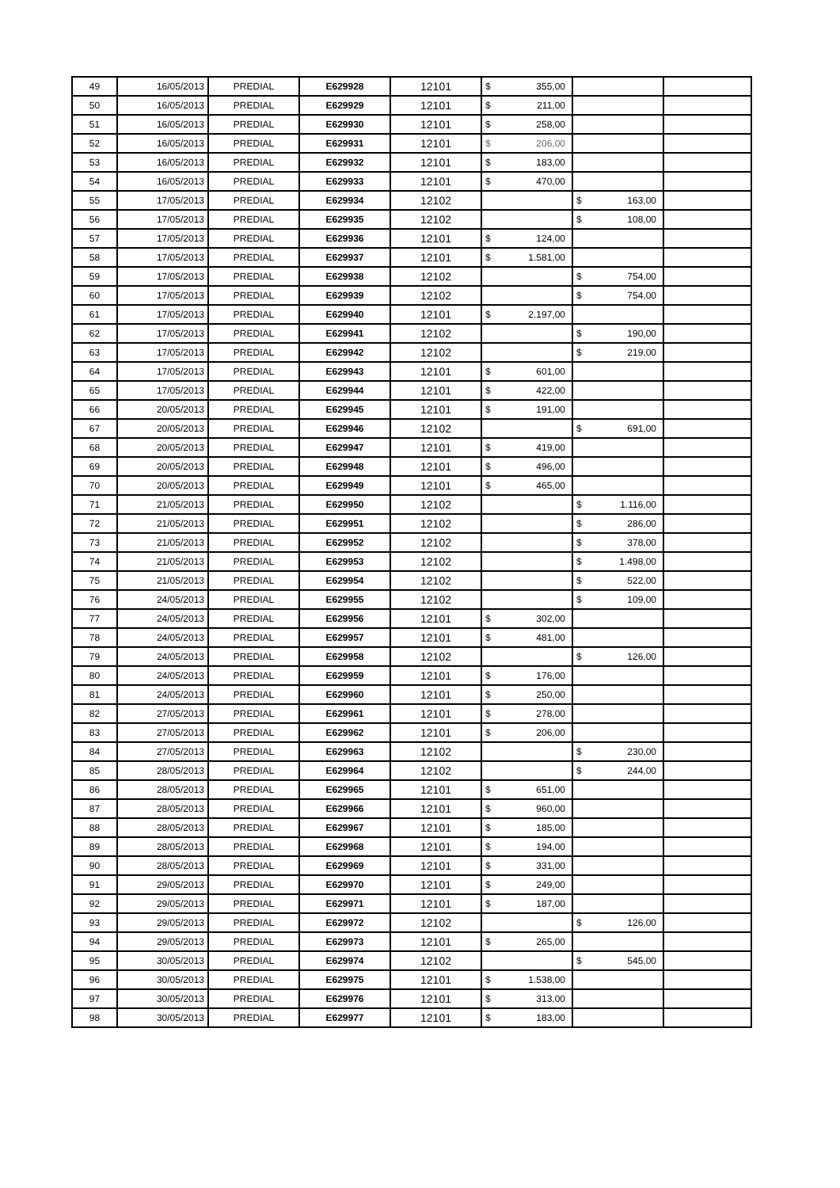| 49 | 16/05/2013 | PREDIAL | E629928 | 12101 | $ 355,00 | | |
| 50 | 16/05/2013 | PREDIAL | E629929 | 12101 | $ 211,00 | | |
| 51 | 16/05/2013 | PREDIAL | E629930 | 12101 | $ 258,00 | | |
| 52 | 16/05/2013 | PREDIAL | E629931 | 12101 | $ 206,00 | | |
| 53 | 16/05/2013 | PREDIAL | E629932 | 12101 | $ 183,00 | | |
| 54 | 16/05/2013 | PREDIAL | E629933 | 12101 | $ 470,00 | | |
| 55 | 17/05/2013 | PREDIAL | E629934 | 12102 | | $ 163,00 | |
| 56 | 17/05/2013 | PREDIAL | E629935 | 12102 | | $ 108,00 | |
| 57 | 17/05/2013 | PREDIAL | E629936 | 12101 | $ 124,00 | | |
| 58 | 17/05/2013 | PREDIAL | E629937 | 12101 | $ 1.581,00 | | |
| 59 | 17/05/2013 | PREDIAL | E629938 | 12102 | | $ 754,00 | |
| 60 | 17/05/2013 | PREDIAL | E629939 | 12102 | | $ 754,00 | |
| 61 | 17/05/2013 | PREDIAL | E629940 | 12101 | $ 2.197,00 | | |
| 62 | 17/05/2013 | PREDIAL | E629941 | 12102 | | $ 190,00 | |
| 63 | 17/05/2013 | PREDIAL | E629942 | 12102 | | $ 219,00 | |
| 64 | 17/05/2013 | PREDIAL | E629943 | 12101 | $ 601,00 | | |
| 65 | 17/05/2013 | PREDIAL | E629944 | 12101 | $ 422,00 | | |
| 66 | 20/05/2013 | PREDIAL | E629945 | 12101 | $ 191,00 | | |
| 67 | 20/05/2013 | PREDIAL | E629946 | 12102 | | $ 691,00 | |
| 68 | 20/05/2013 | PREDIAL | E629947 | 12101 | $ 419,00 | | |
| 69 | 20/05/2013 | PREDIAL | E629948 | 12101 | $ 496,00 | | |
| 70 | 20/05/2013 | PREDIAL | E629949 | 12101 | $ 465,00 | | |
| 71 | 21/05/2013 | PREDIAL | E629950 | 12102 | | $ 1.116,00 | |
| 72 | 21/05/2013 | PREDIAL | E629951 | 12102 | | $ 286,00 | |
| 73 | 21/05/2013 | PREDIAL | E629952 | 12102 | | $ 378,00 | |
| 74 | 21/05/2013 | PREDIAL | E629953 | 12102 | | $ 1.498,00 | |
| 75 | 21/05/2013 | PREDIAL | E629954 | 12102 | | $ 522,00 | |
| 76 | 24/05/2013 | PREDIAL | E629955 | 12102 | | $ 109,00 | |
| 77 | 24/05/2013 | PREDIAL | E629956 | 12101 | $ 302,00 | | |
| 78 | 24/05/2013 | PREDIAL | E629957 | 12101 | $ 481,00 | | |
| 79 | 24/05/2013 | PREDIAL | E629958 | 12102 | | $ 126,00 | |
| 80 | 24/05/2013 | PREDIAL | E629959 | 12101 | $ 176,00 | | |
| 81 | 24/05/2013 | PREDIAL | E629960 | 12101 | $ 250,00 | | |
| 82 | 27/05/2013 | PREDIAL | E629961 | 12101 | $ 278,00 | | |
| 83 | 27/05/2013 | PREDIAL | E629962 | 12101 | $ 206,00 | | |
| 84 | 27/05/2013 | PREDIAL | E629963 | 12102 | | $ 230,00 | |
| 85 | 28/05/2013 | PREDIAL | E629964 | 12102 | | $ 244,00 | |
| 86 | 28/05/2013 | PREDIAL | E629965 | 12101 | $ 651,00 | | |
| 87 | 28/05/2013 | PREDIAL | E629966 | 12101 | $ 960,00 | | |
| 88 | 28/05/2013 | PREDIAL | E629967 | 12101 | $ 185,00 | | |
| 89 | 28/05/2013 | PREDIAL | E629968 | 12101 | $ 194,00 | | |
| 90 | 28/05/2013 | PREDIAL | E629969 | 12101 | $ 331,00 | | |
| 91 | 29/05/2013 | PREDIAL | E629970 | 12101 | $ 249,00 | | |
| 92 | 29/05/2013 | PREDIAL | E629971 | 12101 | $ 187,00 | | |
| 93 | 29/05/2013 | PREDIAL | E629972 | 12102 | | $ 126,00 | |
| 94 | 29/05/2013 | PREDIAL | E629973 | 12101 | $ 265,00 | | |
| 95 | 30/05/2013 | PREDIAL | E629974 | 12102 | | $ 545,00 | |
| 96 | 30/05/2013 | PREDIAL | E629975 | 12101 | $ 1.538,00 | | |
| 97 | 30/05/2013 | PREDIAL | E629976 | 12101 | $ 313,00 | | |
| 98 | 30/05/2013 | PREDIAL | E629977 | 12101 | $ 183,00 | | |